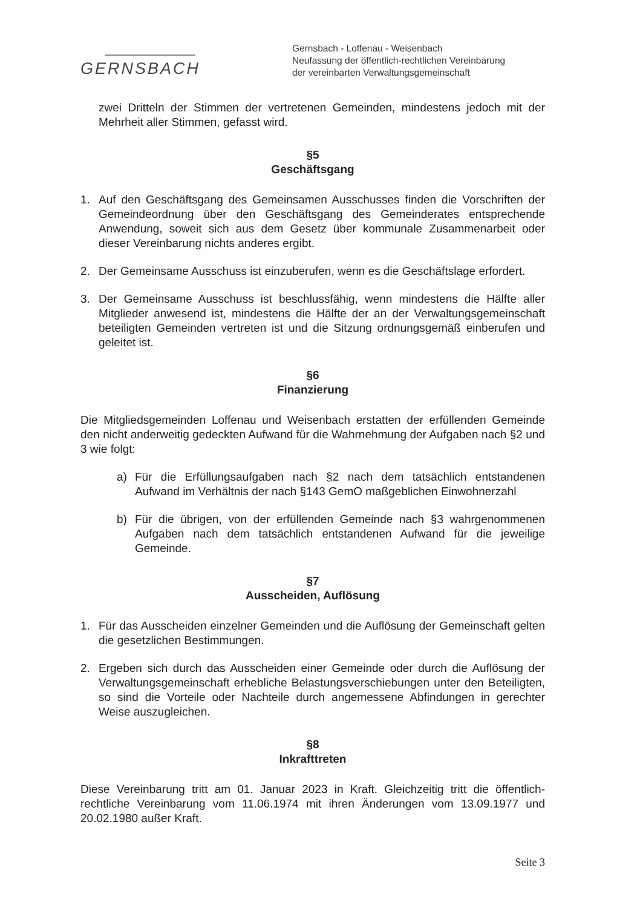GERNSBACH
Gernsbach - Loffenau - Weisenbach
Neufassung der öffentlich-rechtlichen Vereinbarung
der vereinbarten Verwaltungsgemeinschaft
zwei Dritteln der Stimmen der vertretenen Gemeinden, mindestens jedoch mit der Mehrheit aller Stimmen, gefasst wird.
§5
Geschäftsgang
1. Auf den Geschäftsgang des Gemeinsamen Ausschusses finden die Vorschriften der Gemeindeordnung über den Geschäftsgang des Gemeinderates entsprechende Anwendung, soweit sich aus dem Gesetz über kommunale Zusammenarbeit oder dieser Vereinbarung nichts anderes ergibt.
2. Der Gemeinsame Ausschuss ist einzuberufen, wenn es die Geschäftslage erfordert.
3. Der Gemeinsame Ausschuss ist beschlussfähig, wenn mindestens die Hälfte aller Mitglieder anwesend ist, mindestens die Hälfte der an der Verwaltungsgemeinschaft beteiligten Gemeinden vertreten ist und die Sitzung ordnungsgemäß einberufen und geleitet ist.
§6
Finanzierung
Die Mitgliedsgemeinden Loffenau und Weisenbach erstatten der erfüllenden Gemeinde den nicht anderweitig gedeckten Aufwand für die Wahrnehmung der Aufgaben nach §2 und 3 wie folgt:
a) Für die Erfüllungsaufgaben nach §2 nach dem tatsächlich entstandenen Aufwand im Verhältnis der nach §143 GemO maßgeblichen Einwohnerzahl
b) Für die übrigen, von der erfüllenden Gemeinde nach §3 wahrgenommenen Aufgaben nach dem tatsächlich entstandenen Aufwand für die jeweilige Gemeinde.
§7
Ausscheiden, Auflösung
1. Für das Ausscheiden einzelner Gemeinden und die Auflösung der Gemeinschaft gelten die gesetzlichen Bestimmungen.
2. Ergeben sich durch das Ausscheiden einer Gemeinde oder durch die Auflösung der Verwaltungsgemeinschaft erhebliche Belastungsverschiebungen unter den Beteiligten, so sind die Vorteile oder Nachteile durch angemessene Abfindungen in gerechter Weise auszugleichen.
§8
Inkrafttreten
Diese Vereinbarung tritt am 01. Januar 2023 in Kraft. Gleichzeitig tritt die öffentlich-rechtliche Vereinbarung vom 11.06.1974 mit ihren Änderungen vom 13.09.1977 und 20.02.1980 außer Kraft.
Seite 3